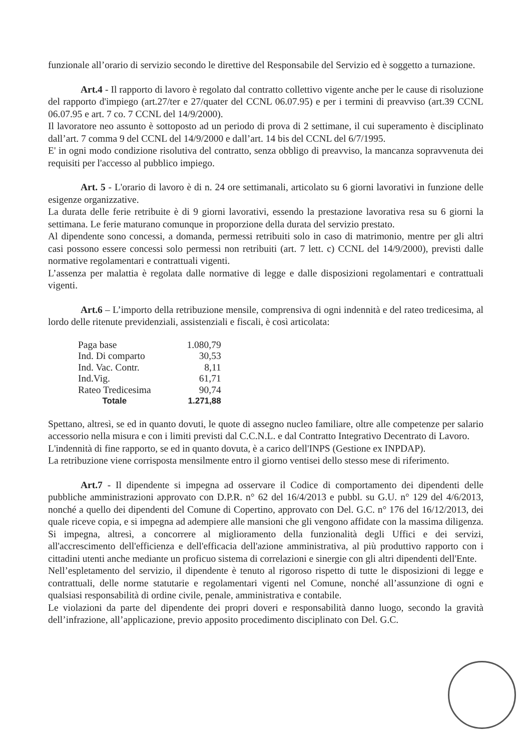funzionale all’orario di servizio secondo le direttive del Responsabile del Servizio ed è soggetto a turnazione.
Art.4 - Il rapporto di lavoro è regolato dal contratto collettivo vigente anche per le cause di risoluzione del rapporto d'impiego (art.27/ter e 27/quater del CCNL 06.07.95) e per i termini di preavviso (art.39 CCNL 06.07.95 e art. 7 co. 7 CCNL del 14/9/2000).
Il lavoratore neo assunto è sottoposto ad un periodo di prova di 2 settimane, il cui superamento è disciplinato dall’art. 7 comma 9 del CCNL del 14/9/2000 e dall’art. 14 bis del CCNL del 6/7/1995.
E' in ogni modo condizione risolutiva del contratto, senza obbligo di preavviso, la mancanza sopravvenuta dei requisiti per l'accesso al pubblico impiego.
Art. 5 - L'orario di lavoro è di n. 24 ore settimanali, articolato su 6 giorni lavorativi in funzione delle esigenze organizzative.
La durata delle ferie retribuite è di 9 giorni lavorativi, essendo la prestazione lavorativa resa su 6 giorni la settimana. Le ferie maturano comunque in proporzione della durata del servizio prestato.
Al dipendente sono concessi, a domanda, permessi retribuiti solo in caso di matrimonio, mentre per gli altri casi possono essere concessi solo permessi non retribuiti (art. 7 lett. c) CCNL del 14/9/2000), previsti dalle normative regolamentari e contrattuali vigenti.
L’assenza per malattia è regolata dalle normative di legge e dalle disposizioni regolamentari e contrattuali vigenti.
Art.6 – L’importo della retribuzione mensile, comprensiva di ogni indennità e del rateo tredicesima, al lordo delle ritenute previdenziali, assistenziali e fiscali, è così articolata:
| Paga base | 1.080,79 |
| Ind. Di comparto | 30,53 |
| Ind. Vac. Contr. | 8,11 |
| Ind.Vig. | 61,71 |
| Rateo Tredicesima | 90,74 |
| Totale | 1.271,88 |
Spettano, altresì, se ed in quanto dovuti, le quote di assegno nucleo familiare, oltre alle competenze per salario accessorio nella misura e con i limiti previsti dal C.C.N.L. e dal Contratto Integrativo Decentrato di Lavoro.
L'indennità di fine rapporto, se ed in quanto dovuta, è a carico dell'INPS (Gestione ex INPDAP).
La retribuzione viene corrisposta mensilmente entro il giorno ventisei dello stesso mese di riferimento.
Art.7 - Il dipendente si impegna ad osservare il Codice di comportamento dei dipendenti delle pubbliche amministrazioni approvato con D.P.R. n° 62 del 16/4/2013 e pubbl. su G.U. n° 129 del 4/6/2013, nonché a quello dei dipendenti del Comune di Copertino, approvato con Del. G.C. n° 176 del 16/12/2013, dei quale riceve copia, e si impegna ad adempiere alle mansioni che gli vengono affidate con la massima diligenza. Si impegna, altresì, a concorrere al miglioramento della funzionalità degli Uffici e dei servizi, all'accrescimento dell'efficienza e dell'efficacia dell'azione amministrativa, al più produttivo rapporto con i cittadini utenti anche mediante un proficuo sistema di correlazioni e sinergie con gli altri dipendenti dell'Ente.
Nell’espletamento del servizio, il dipendente è tenuto al rigoroso rispetto di tutte le disposizioni di legge e contrattuali, delle norme statutarie e regolamentari vigenti nel Comune, nonché all’assunzione di ogni e qualsiasi responsabilità di ordine civile, penale, amministrativa e contabile.
Le violazioni da parte del dipendente dei propri doveri e responsabilità danno luogo, secondo la gravità dell’infrazione, all’applicazione, previo apposito procedimento disciplinato con Del. G.C.